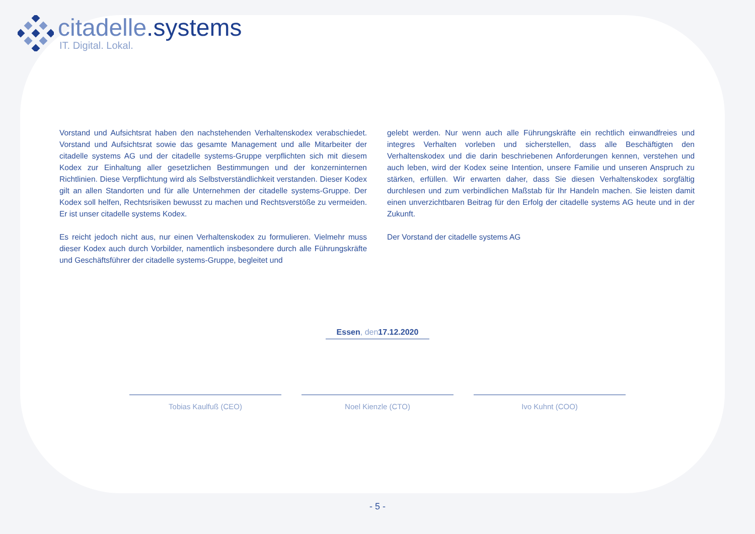citadelle.systems
IT. Digital. Lokal.
Vorstand und Aufsichtsrat haben den nachstehenden Verhaltenskodex verabschiedet. Vorstand und Aufsichtsrat sowie das gesamte Management und alle Mitarbeiter der citadelle systems AG und der citadelle systems-Gruppe verpflichten sich mit diesem Kodex zur Einhaltung aller gesetzlichen Bestimmungen und der konzerninternen Richtlinien. Diese Verpflichtung wird als Selbstverständlichkeit verstanden. Dieser Kodex gilt an allen Standorten und für alle Unternehmen der citadelle systems-Gruppe. Der Kodex soll helfen, Rechtsrisiken bewusst zu machen und Rechtsverstöße zu vermeiden. Er ist unser citadelle systems Kodex.
Es reicht jedoch nicht aus, nur einen Verhaltenskodex zu formulieren. Vielmehr muss dieser Kodex auch durch Vorbilder, namentlich insbesondere durch alle Führungskräfte und Geschäftsführer der citadelle systems-Gruppe, begleitet und
gelebt werden. Nur wenn auch alle Führungskräfte ein rechtlich einwandfreies und integres Verhalten vorleben und sicherstellen, dass alle Beschäftigten den Verhaltenskodex und die darin beschriebenen Anforderungen kennen, verstehen und auch leben, wird der Kodex seine Intention, unsere Familie und unseren Anspruch zu stärken, erfüllen. Wir erwarten daher, dass Sie diesen Verhaltenskodex sorgfältig durchlesen und zum verbindlichen Maßstab für Ihr Handeln machen. Sie leisten damit einen unverzichtbaren Beitrag für den Erfolg der citadelle systems AG heute und in der Zukunft.
Der Vorstand der citadelle systems AG
Essen, den 17.12.2020
Tobias Kaulfuß (CEO) Noel Kienzle (CTO) Ivo Kuhnt (COO)
- 5 -